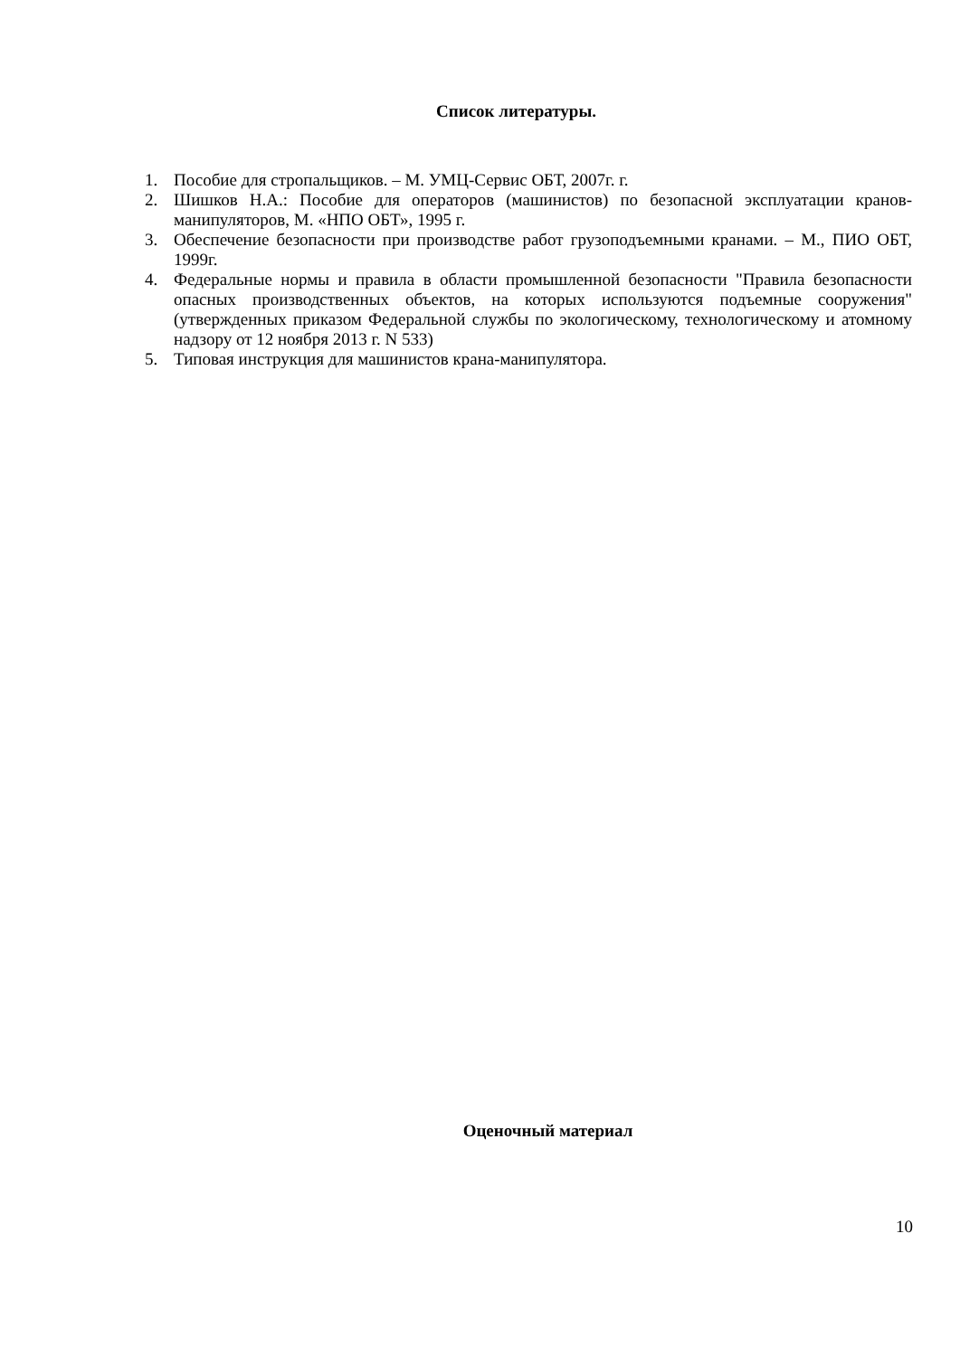Список литературы.
1. Пособие для стропальщиков. – М. УМЦ-Сервис ОБТ, 2007г. г.
2. Шишков Н.А.: Пособие для операторов (машинистов) по безопасной эксплуатации кранов-манипуляторов, М. «НПО ОБТ», 1995 г.
3. Обеспечение безопасности при производстве работ грузоподъемными кранами. – М., ПИО ОБТ, 1999г.
4. Федеральные нормы и правила в области промышленной безопасности "Правила безопасности опасных производственных объектов, на которых используются подъемные сооружения" (утвержденных приказом Федеральной службы по экологическому, технологическому и атомному надзору от 12 ноября 2013 г. N 533)
5. Типовая инструкция для машинистов крана-манипулятора.
Оценочный материал
10